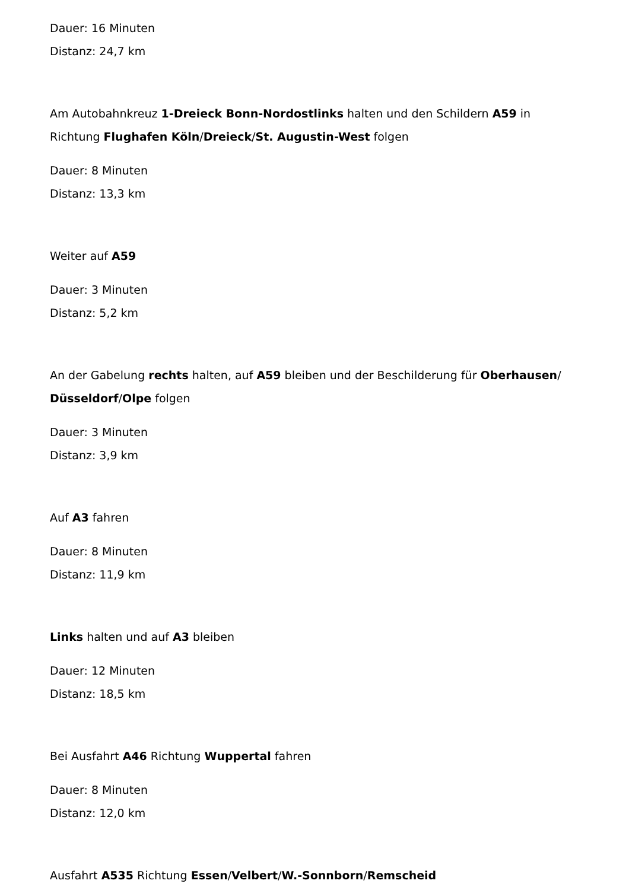Dauer: 16 Minuten
Distanz: 24,7 km
Am Autobahnkreuz 1-Dreieck Bonn-Nordostlinks halten und den Schildern A59 in Richtung Flughafen Köln/Dreieck/St. Augustin-West folgen
Dauer: 8 Minuten
Distanz: 13,3 km
Weiter auf A59
Dauer: 3 Minuten
Distanz: 5,2 km
An der Gabelung rechts halten, auf A59 bleiben und der Beschilderung für Oberhausen/
Düsseldorf/Olpe folgen
Dauer: 3 Minuten
Distanz: 3,9 km
Auf A3 fahren
Dauer: 8 Minuten
Distanz: 11,9 km
Links halten und auf A3 bleiben
Dauer: 12 Minuten
Distanz: 18,5 km
Bei Ausfahrt A46 Richtung Wuppertal fahren
Dauer: 8 Minuten
Distanz: 12,0 km
Ausfahrt A535 Richtung Essen/Velbert/W.-Sonnborn/Remscheid